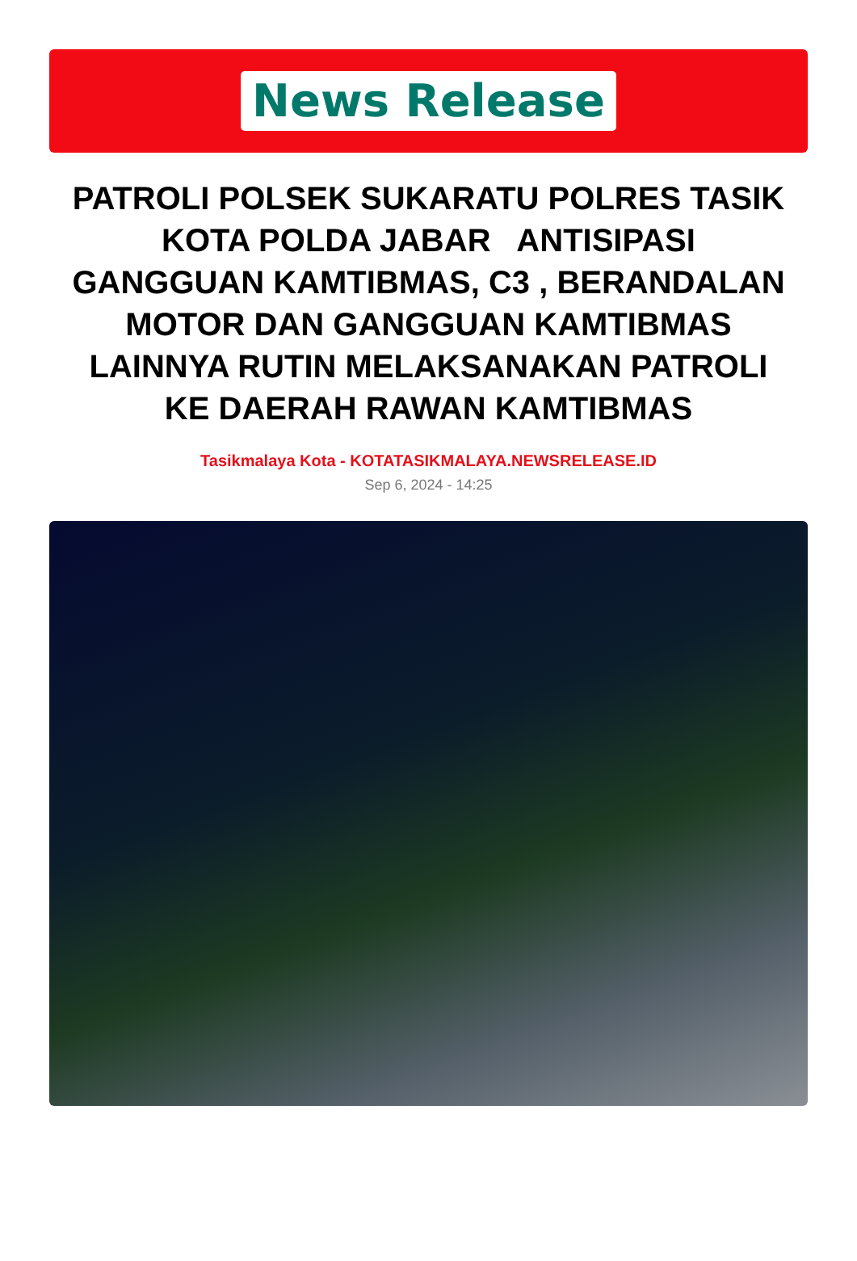News Release
PATROLI POLSEK SUKARATU POLRES TASIK KOTA POLDA JABAR ANTISIPASI GANGGUAN KAMTIBMAS, C3 , BERANDALAN MOTOR DAN GANGGUAN KAMTIBMAS LAINNYA RUTIN MELAKSANAKAN PATROLI KE DAERAH RAWAN KAMTIBMAS
Tasikmalaya Kota - KOTATASIKMALAYA.NEWSRELEASE.ID
Sep 6, 2024 - 14:25